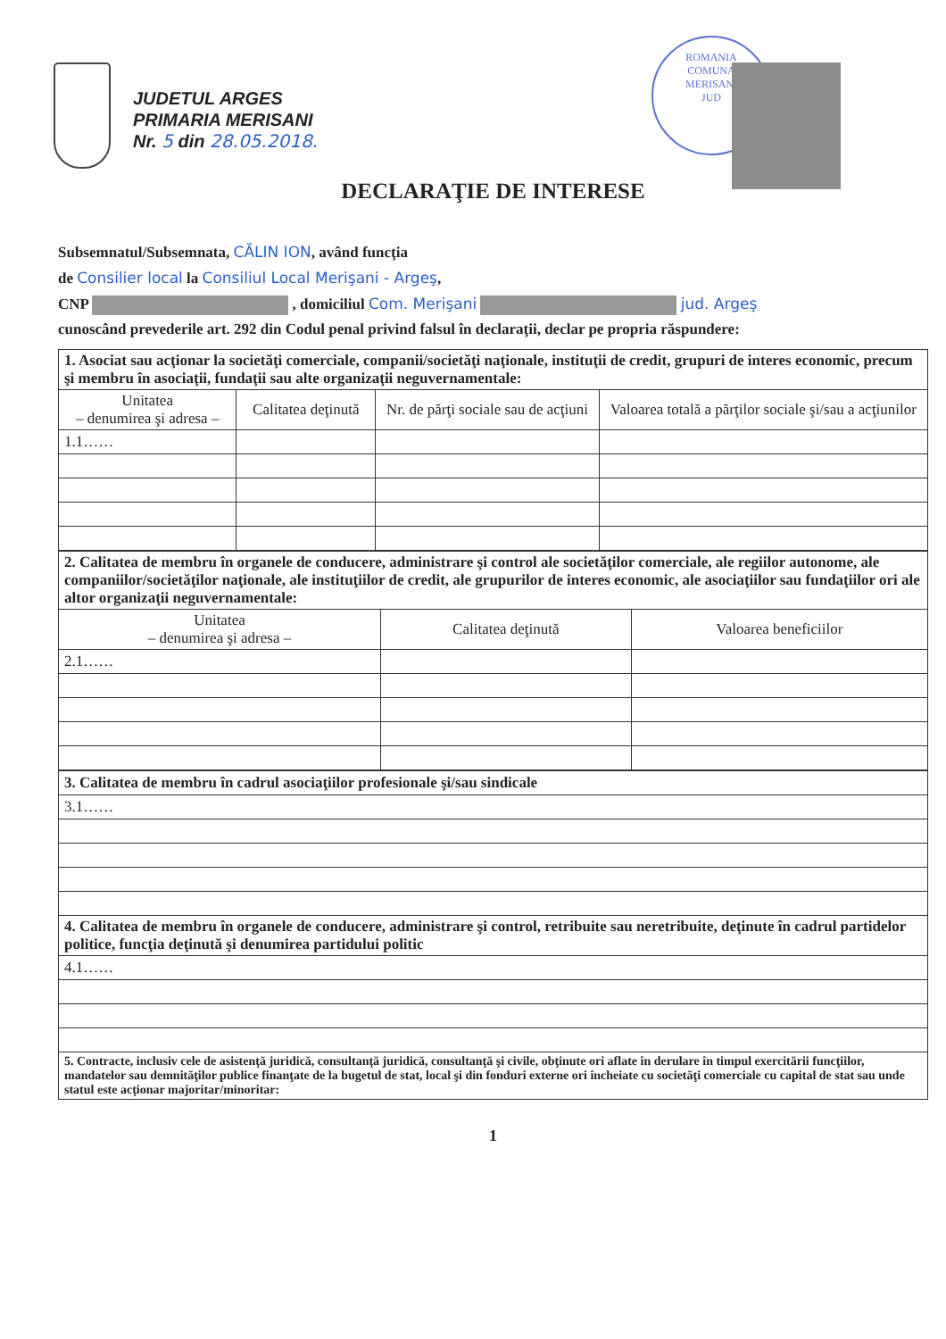JUDETUL ARGES
PRIMARIA MERISANI
Nr. 5 din 28.05.2018.
ROMANIA
COMUNA
MERISANI
JUD
DECLARAŢIE DE INTERESE
Subsemnatul/Subsemnata, CĂLIN ION, având funcţia
de Consilier local la Consiliul Local Merişani - Argeş,
CNP , domiciliul Com. Merişani jud. Argeş
cunoscând prevederile art. 292 din Codul penal privind falsul în declaraţii, declar pe propria răspundere:
| 1. Asociat sau acţionar la societăţi comerciale, companii/societăţi naţionale, instituţii de credit, grupuri de interes economic, precum şi membru în asociaţii, fundaţii sau alte organizaţii neguvernamentale: | | | |
| --- | --- | --- | --- |
| Unitatea – denumirea şi adresa – | Calitatea deţinută | Nr. de părţi sociale sau de acţiuni | Valoarea totală a părţilor sociale şi/sau a acţiunilor |
| 1.1…… | | | |
| 2. Calitatea de membru în organele de conducere, administrare şi control ale societăţilor comerciale, ale regiilor autonome, ale companiilor/societăţilor naţionale, ale instituţiilor de credit, ale grupurilor de interes economic, ale asociaţiilor sau fundaţiilor ori ale altor organizaţii neguvernamentale: | | |
| --- | --- | --- |
| Unitatea – denumirea şi adresa – | Calitatea deţinută | Valoarea beneficiilor |
| 2.1…… | | |
| 3. Calitatea de membru în cadrul asociaţiilor profesionale şi/sau sindicale |
| --- |
| 3.1…… |
| 4. Calitatea de membru în organele de conducere, administrare şi control, retribuite sau neretribuite, deţinute în cadrul partidelor politice, funcţia deţinută şi denumirea partidului politic |
| 4.1…… |
| 5. Contracte, inclusiv cele de asistenţă juridică, consultanţă juridică, consultanţă şi civile, obţinute ori aflate în derulare în timpul exercitării funcţiilor, mandatelor sau demnităţilor publice finanţate de la bugetul de stat, local şi din fonduri externe ori încheiate cu societăţi comerciale cu capital de stat sau unde statul este acţionar majoritar/minoritar: |
1